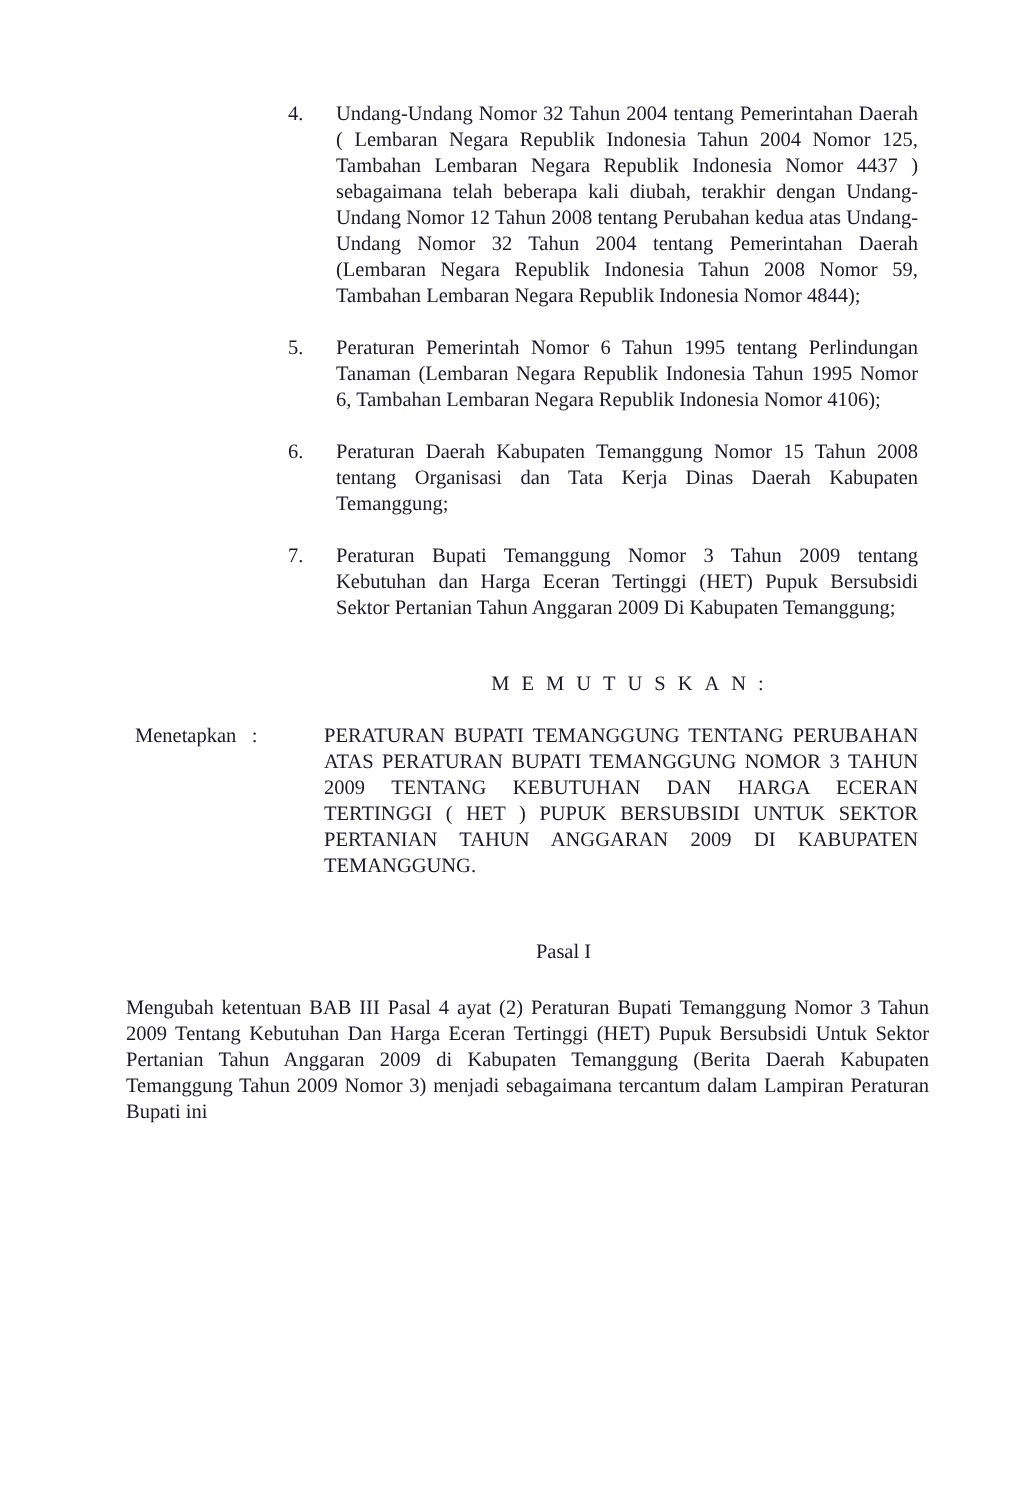4. Undang-Undang Nomor 32 Tahun 2004 tentang Pemerintahan Daerah ( Lembaran Negara Republik Indonesia Tahun 2004 Nomor 125, Tambahan Lembaran Negara Republik Indonesia Nomor 4437 ) sebagaimana telah beberapa kali diubah, terakhir dengan Undang-Undang Nomor 12 Tahun 2008 tentang Perubahan kedua atas Undang-Undang Nomor 32 Tahun 2004 tentang Pemerintahan Daerah (Lembaran Negara Republik Indonesia Tahun 2008 Nomor 59, Tambahan Lembaran Negara Republik Indonesia Nomor 4844);
5. Peraturan Pemerintah Nomor 6 Tahun 1995 tentang Perlindungan Tanaman (Lembaran Negara Republik Indonesia Tahun 1995 Nomor 6, Tambahan Lembaran Negara Republik Indonesia Nomor 4106);
6. Peraturan Daerah Kabupaten Temanggung Nomor 15 Tahun 2008 tentang Organisasi dan Tata Kerja Dinas Daerah Kabupaten Temanggung;
7. Peraturan Bupati Temanggung Nomor 3 Tahun 2009 tentang Kebutuhan dan Harga Eceran Tertinggi (HET) Pupuk Bersubsidi Sektor Pertanian Tahun Anggaran 2009 Di Kabupaten Temanggung;
MEMUTUSKAN:
Menetapkan : PERATURAN BUPATI TEMANGGUNG TENTANG PERUBAHAN ATAS PERATURAN BUPATI TEMANGGUNG NOMOR 3 TAHUN 2009 TENTANG KEBUTUHAN DAN HARGA ECERAN TERTINGGI ( HET ) PUPUK BERSUBSIDI UNTUK SEKTOR PERTANIAN TAHUN ANGGARAN 2009 DI KABUPATEN TEMANGGUNG.
Pasal I
Mengubah ketentuan BAB III Pasal 4 ayat (2) Peraturan Bupati Temanggung Nomor 3 Tahun 2009 Tentang Kebutuhan Dan Harga Eceran Tertinggi (HET) Pupuk Bersubsidi Untuk Sektor Pertanian Tahun Anggaran 2009 di Kabupaten Temanggung (Berita Daerah Kabupaten Temanggung Tahun 2009 Nomor 3) menjadi sebagaimana tercantum dalam Lampiran Peraturan Bupati ini